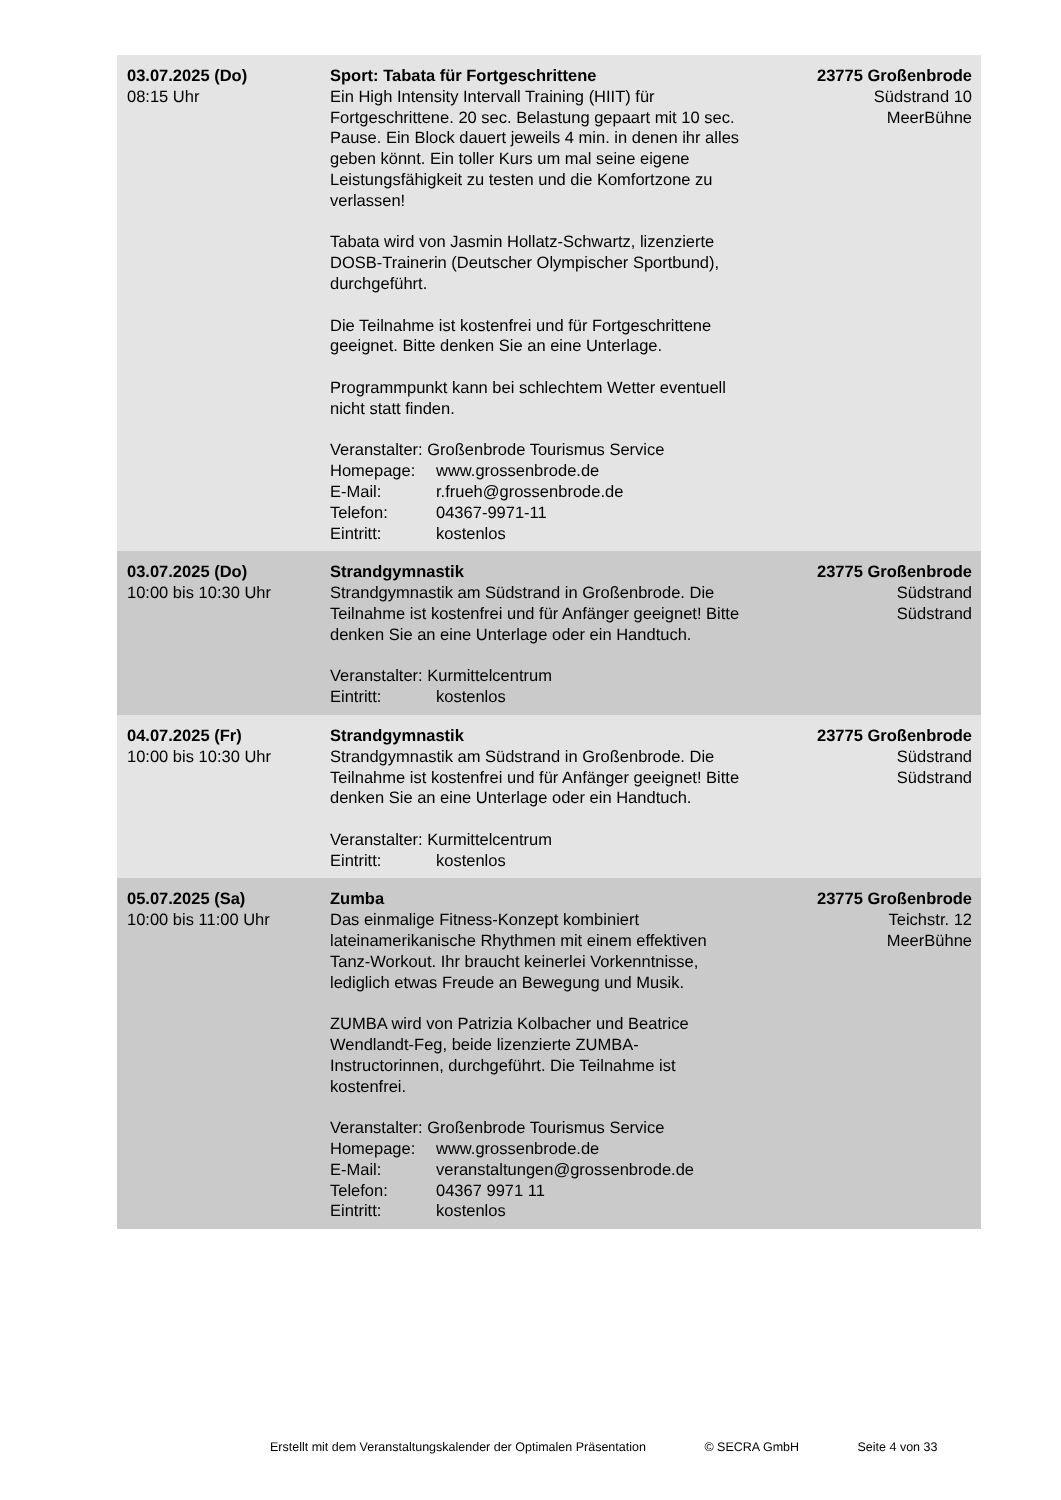| 03.07.2025 (Do) 08:15 Uhr | Sport: Tabata für Fortgeschrittene Ein High Intensity Intervall Training (HIIT) für Fortgeschrittene. 20 sec. Belastung gepaart mit 10 sec. Pause. Ein Block dauert jeweils 4 min. in denen ihr alles geben könnt. Ein toller Kurs um mal seine eigene Leistungsfähigkeit zu testen und die Komfortzone zu verlassen! Tabata wird von Jasmin Hollatz-Schwartz, lizenzierte DOSB-Trainerin (Deutscher Olympischer Sportbund), durchgeführt. Die Teilnahme ist kostenfrei und für Fortgeschrittene geeignet. Bitte denken Sie an eine Unterlage. Programmpunkt kann bei schlechtem Wetter eventuell nicht statt finden. Veranstalter: Großenbrode Tourismus Service Homepage: www.grossenbrode.de E-Mail: r.frueh@grossenbrode.de Telefon: 04367-9971-11 Eintritt: kostenlos | 23775 Großenbrode Südstrand 10 MeerBühne |
| 03.07.2025 (Do) 10:00 bis 10:30 Uhr | Strandgymnastik Strandgymnastik am Südstrand in Großenbrode. Die Teilnahme ist kostenfrei und für Anfänger geeignet! Bitte denken Sie an eine Unterlage oder ein Handtuch. Veranstalter: Kurmittelcentrum Eintritt: kostenlos | 23775 Großenbrode Südstrand Südstrand |
| 04.07.2025 (Fr) 10:00 bis 10:30 Uhr | Strandgymnastik Strandgymnastik am Südstrand in Großenbrode. Die Teilnahme ist kostenfrei und für Anfänger geeignet! Bitte denken Sie an eine Unterlage oder ein Handtuch. Veranstalter: Kurmittelcentrum Eintritt: kostenlos | 23775 Großenbrode Südstrand Südstrand |
| 05.07.2025 (Sa) 10:00 bis 11:00 Uhr | Zumba Das einmalige Fitness-Konzept kombiniert lateinamerikanische Rhythmen mit einem effektiven Tanz-Workout. Ihr braucht keinerlei Vorkenntnisse, lediglich etwas Freude an Bewegung und Musik. ZUMBA wird von Patrizia Kolbacher und Beatrice Wendlandt-Feg, beide lizenzierte ZUMBA-Instructorinnen, durchgeführt. Die Teilnahme ist kostenfrei. Veranstalter: Großenbrode Tourismus Service Homepage: www.grossenbrode.de E-Mail: veranstaltungen@grossenbrode.de Telefon: 04367 9971 11 Eintritt: kostenlos | 23775 Großenbrode Teichstr. 12 MeerBühne |
Erstellt mit dem Veranstaltungskalender der Optimalen Präsentation © SECRA GmbH Seite 4 von 33